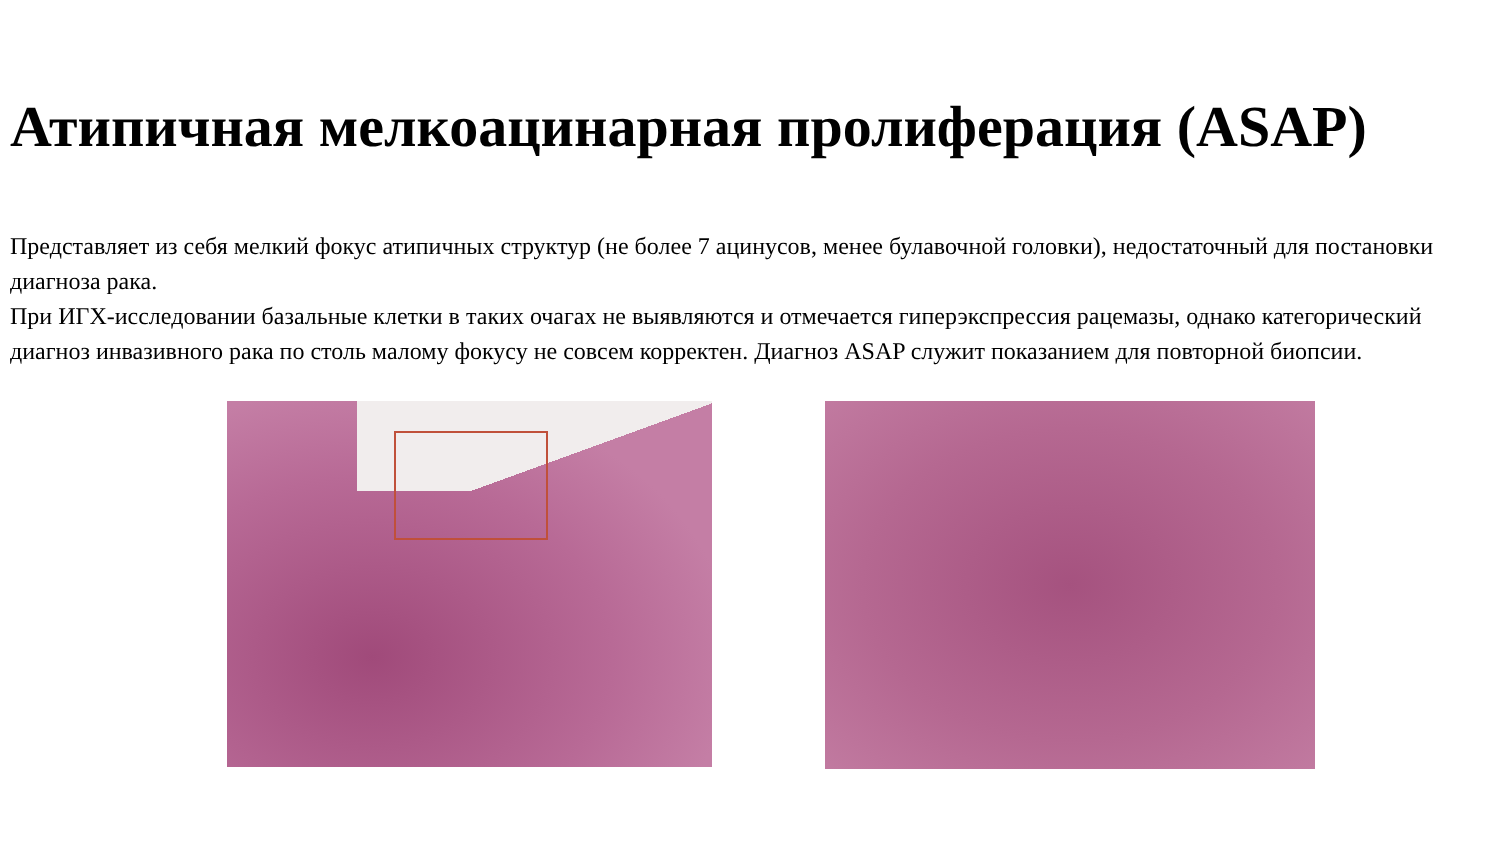Атипичная мелкоацинарная пролиферация (ASAP)
Представляет из себя мелкий фокус атипичных структур (не более 7 ацинусов, менее булавочной головки), недостаточный для постановки диагноза рака.
При ИГХ-исследовании базальные клетки в таких очагах не выявляются и отмечается гиперэкспрессия рацемазы, однако категорический диагноз инвазивного рака по столь малому фокусу не совсем корректен. Диагноз ASAP служит показанием для повторной биопсии.